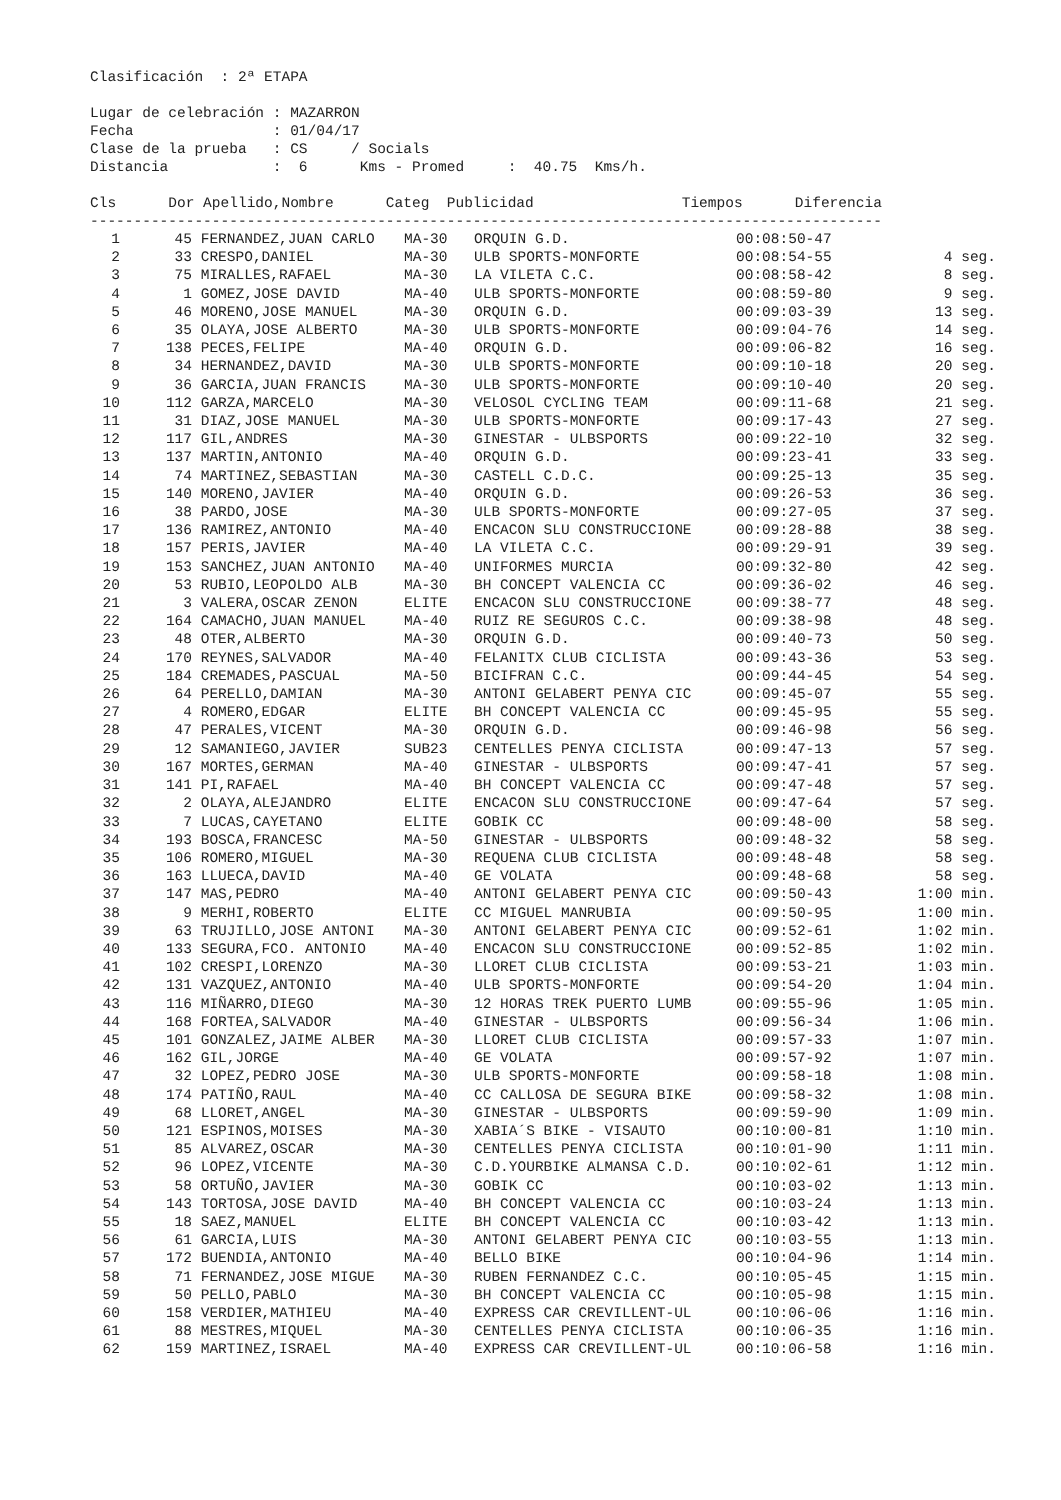Clasificación  : 2ª ETAPA

Lugar de celebración : MAZARRON
Fecha                : 01/04/17
Clase de la prueba   : CS     / Socials
Distancia            :  6      Kms - Promed     :  40.75  Kms/h.

Cls      Dor Apellido,Nombre      Categ  Publicidad                 Tiempos      Diferencia
-------------------------------------------------------------------------------------------
| 1 | 45 | FERNANDEZ,JUAN CARLO | MA-30 | ORQUIN G.D. | 00:08:50-47 | |
| --- | --- | --- | --- | --- | --- | --- |
| 2 | 33 | CRESPO,DANIEL | MA-30 | ULB SPORTS-MONFORTE | 00:08:54-55 | 4 seg. |
| 3 | 75 | MIRALLES,RAFAEL | MA-30 | LA VILETA C.C. | 00:08:58-42 | 8 seg. |
| 4 | 1 | GOMEZ,JOSE DAVID | MA-40 | ULB SPORTS-MONFORTE | 00:08:59-80 | 9 seg. |
| 5 | 46 | MORENO,JOSE MANUEL | MA-30 | ORQUIN G.D. | 00:09:03-39 | 13 seg. |
| 6 | 35 | OLAYA,JOSE ALBERTO | MA-30 | ULB SPORTS-MONFORTE | 00:09:04-76 | 14 seg. |
| 7 | 138 | PECES,FELIPE | MA-40 | ORQUIN G.D. | 00:09:06-82 | 16 seg. |
| 8 | 34 | HERNANDEZ,DAVID | MA-30 | ULB SPORTS-MONFORTE | 00:09:10-18 | 20 seg. |
| 9 | 36 | GARCIA,JUAN FRANCIS | MA-30 | ULB SPORTS-MONFORTE | 00:09:10-40 | 20 seg. |
| 10 | 112 | GARZA,MARCELO | MA-30 | VELOSOL CYCLING TEAM | 00:09:11-68 | 21 seg. |
| 11 | 31 | DIAZ,JOSE MANUEL | MA-30 | ULB SPORTS-MONFORTE | 00:09:17-43 | 27 seg. |
| 12 | 117 | GIL,ANDRES | MA-30 | GINESTAR - ULBSPORTS | 00:09:22-10 | 32 seg. |
| 13 | 137 | MARTIN,ANTONIO | MA-40 | ORQUIN G.D. | 00:09:23-41 | 33 seg. |
| 14 | 74 | MARTINEZ,SEBASTIAN | MA-30 | CASTELL C.D.C. | 00:09:25-13 | 35 seg. |
| 15 | 140 | MORENO,JAVIER | MA-40 | ORQUIN G.D. | 00:09:26-53 | 36 seg. |
| 16 | 38 | PARDO,JOSE | MA-30 | ULB SPORTS-MONFORTE | 00:09:27-05 | 37 seg. |
| 17 | 136 | RAMIREZ,ANTONIO | MA-40 | ENCACON SLU CONSTRUCCIONE | 00:09:28-88 | 38 seg. |
| 18 | 157 | PERIS,JAVIER | MA-40 | LA VILETA C.C. | 00:09:29-91 | 39 seg. |
| 19 | 153 | SANCHEZ,JUAN ANTONIO | MA-40 | UNIFORMES MURCIA | 00:09:32-80 | 42 seg. |
| 20 | 53 | RUBIO,LEOPOLDO ALB | MA-30 | BH CONCEPT VALENCIA CC | 00:09:36-02 | 46 seg. |
| 21 | 3 | VALERA,OSCAR ZENON | ELITE | ENCACON SLU CONSTRUCCIONE | 00:09:38-77 | 48 seg. |
| 22 | 164 | CAMACHO,JUAN MANUEL | MA-40 | RUIZ RE SEGUROS C.C. | 00:09:38-98 | 48 seg. |
| 23 | 48 | OTER,ALBERTO | MA-30 | ORQUIN G.D. | 00:09:40-73 | 50 seg. |
| 24 | 170 | REYNES,SALVADOR | MA-40 | FELANITX CLUB CICLISTA | 00:09:43-36 | 53 seg. |
| 25 | 184 | CREMADES,PASCUAL | MA-50 | BICIFRAN C.C. | 00:09:44-45 | 54 seg. |
| 26 | 64 | PERELLO,DAMIAN | MA-30 | ANTONI GELABERT PENYA CIC | 00:09:45-07 | 55 seg. |
| 27 | 4 | ROMERO,EDGAR | ELITE | BH CONCEPT VALENCIA CC | 00:09:45-95 | 55 seg. |
| 28 | 47 | PERALES,VICENT | MA-30 | ORQUIN G.D. | 00:09:46-98 | 56 seg. |
| 29 | 12 | SAMANIEGO,JAVIER | SUB23 | CENTELLES PENYA CICLISTA | 00:09:47-13 | 57 seg. |
| 30 | 167 | MORTES,GERMAN | MA-40 | GINESTAR - ULBSPORTS | 00:09:47-41 | 57 seg. |
| 31 | 141 | PI,RAFAEL | MA-40 | BH CONCEPT VALENCIA CC | 00:09:47-48 | 57 seg. |
| 32 | 2 | OLAYA,ALEJANDRO | ELITE | ENCACON SLU CONSTRUCCIONE | 00:09:47-64 | 57 seg. |
| 33 | 7 | LUCAS,CAYETANO | ELITE | GOBIK CC | 00:09:48-00 | 58 seg. |
| 34 | 193 | BOSCA,FRANCESC | MA-50 | GINESTAR - ULBSPORTS | 00:09:48-32 | 58 seg. |
| 35 | 106 | ROMERO,MIGUEL | MA-30 | REQUENA CLUB CICLISTA | 00:09:48-48 | 58 seg. |
| 36 | 163 | LLUECA,DAVID | MA-40 | GE VOLATA | 00:09:48-68 | 58 seg. |
| 37 | 147 | MAS,PEDRO | MA-40 | ANTONI GELABERT PENYA CIC | 00:09:50-43 | 1:00 min. |
| 38 | 9 | MERHI,ROBERTO | ELITE | CC MIGUEL MANRUBIA | 00:09:50-95 | 1:00 min. |
| 39 | 63 | TRUJILLO,JOSE ANTONI | MA-30 | ANTONI GELABERT PENYA CIC | 00:09:52-61 | 1:02 min. |
| 40 | 133 | SEGURA,FCO. ANTONIO | MA-40 | ENCACON SLU CONSTRUCCIONE | 00:09:52-85 | 1:02 min. |
| 41 | 102 | CRESPI,LORENZO | MA-30 | LLORET CLUB CICLISTA | 00:09:53-21 | 1:03 min. |
| 42 | 131 | VAZQUEZ,ANTONIO | MA-40 | ULB SPORTS-MONFORTE | 00:09:54-20 | 1:04 min. |
| 43 | 116 | MIÑARRO,DIEGO | MA-30 | 12 HORAS TREK PUERTO LUMB | 00:09:55-96 | 1:05 min. |
| 44 | 168 | FORTEA,SALVADOR | MA-40 | GINESTAR - ULBSPORTS | 00:09:56-34 | 1:06 min. |
| 45 | 101 | GONZALEZ,JAIME ALBER | MA-30 | LLORET CLUB CICLISTA | 00:09:57-33 | 1:07 min. |
| 46 | 162 | GIL,JORGE | MA-40 | GE VOLATA | 00:09:57-92 | 1:07 min. |
| 47 | 32 | LOPEZ,PEDRO JOSE | MA-30 | ULB SPORTS-MONFORTE | 00:09:58-18 | 1:08 min. |
| 48 | 174 | PATIÑO,RAUL | MA-40 | CC CALLOSA DE SEGURA BIKE | 00:09:58-32 | 1:08 min. |
| 49 | 68 | LLORET,ANGEL | MA-30 | GINESTAR - ULBSPORTS | 00:09:59-90 | 1:09 min. |
| 50 | 121 | ESPINOS,MOISES | MA-30 | XABIA´S BIKE - VISAUTO | 00:10:00-81 | 1:10 min. |
| 51 | 85 | ALVAREZ,OSCAR | MA-30 | CENTELLES PENYA CICLISTA | 00:10:01-90 | 1:11 min. |
| 52 | 96 | LOPEZ,VICENTE | MA-30 | C.D.YOURBIKE ALMANSA C.D. | 00:10:02-61 | 1:12 min. |
| 53 | 58 | ORTUÑO,JAVIER | MA-30 | GOBIK CC | 00:10:03-02 | 1:13 min. |
| 54 | 143 | TORTOSA,JOSE DAVID | MA-40 | BH CONCEPT VALENCIA CC | 00:10:03-24 | 1:13 min. |
| 55 | 18 | SAEZ,MANUEL | ELITE | BH CONCEPT VALENCIA CC | 00:10:03-42 | 1:13 min. |
| 56 | 61 | GARCIA,LUIS | MA-30 | ANTONI GELABERT PENYA CIC | 00:10:03-55 | 1:13 min. |
| 57 | 172 | BUENDIA,ANTONIO | MA-40 | BELLO BIKE | 00:10:04-96 | 1:14 min. |
| 58 | 71 | FERNANDEZ,JOSE MIGUE | MA-30 | RUBEN FERNANDEZ C.C. | 00:10:05-45 | 1:15 min. |
| 59 | 50 | PELLO,PABLO | MA-30 | BH CONCEPT VALENCIA CC | 00:10:05-98 | 1:15 min. |
| 60 | 158 | VERDIER,MATHIEU | MA-40 | EXPRESS CAR CREVILLENT-UL | 00:10:06-06 | 1:16 min. |
| 61 | 88 | MESTRES,MIQUEL | MA-30 | CENTELLES PENYA CICLISTA | 00:10:06-35 | 1:16 min. |
| 62 | 159 | MARTINEZ,ISRAEL | MA-40 | EXPRESS CAR CREVILLENT-UL | 00:10:06-58 | 1:16 min. |